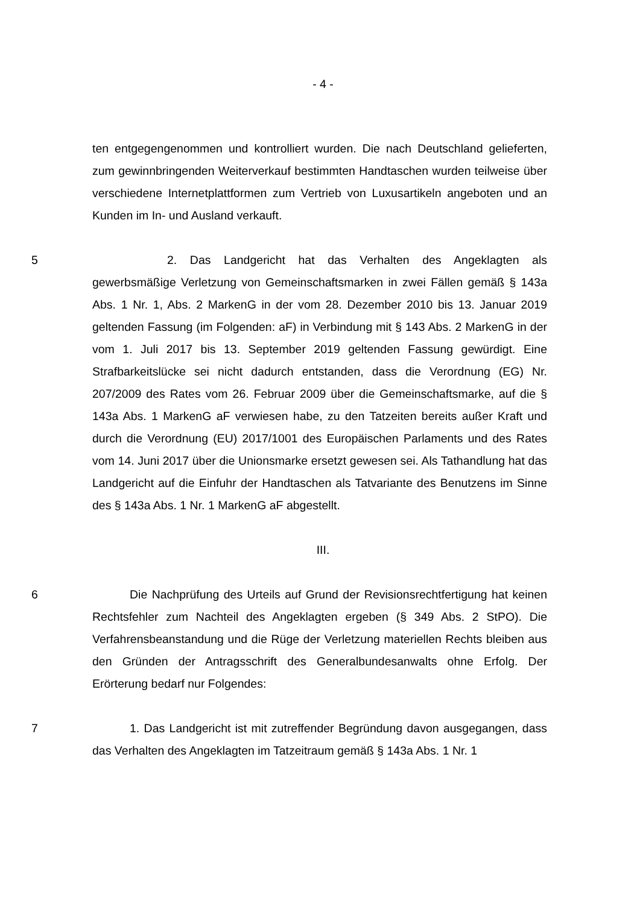- 4 -
ten entgegengenommen und kontrolliert wurden. Die nach Deutschland gelieferten, zum gewinnbringenden Weiterverkauf bestimmten Handtaschen wurden teilweise über verschiedene Internetplattformen zum Vertrieb von Luxusartikeln angeboten und an Kunden im In- und Ausland verkauft.
5 2. Das Landgericht hat das Verhalten des Angeklagten als gewerbsmäßige Verletzung von Gemeinschaftsmarken in zwei Fällen gemäß § 143a Abs. 1 Nr. 1, Abs. 2 MarkenG in der vom 28. Dezember 2010 bis 13. Januar 2019 geltenden Fassung (im Folgenden: aF) in Verbindung mit § 143 Abs. 2 MarkenG in der vom 1. Juli 2017 bis 13. September 2019 geltenden Fassung gewürdigt. Eine Strafbarkeitslücke sei nicht dadurch entstanden, dass die Verordnung (EG) Nr. 207/2009 des Rates vom 26. Februar 2009 über die Gemeinschaftsmarke, auf die § 143a Abs. 1 MarkenG aF verwiesen habe, zu den Tatzeiten bereits außer Kraft und durch die Verordnung (EU) 2017/1001 des Europäischen Parlaments und des Rates vom 14. Juni 2017 über die Unionsmarke ersetzt gewesen sei. Als Tathandlung hat das Landgericht auf die Einfuhr der Handtaschen als Tatvariante des Benutzens im Sinne des § 143a Abs. 1 Nr. 1 MarkenG aF abgestellt.
III.
6 Die Nachprüfung des Urteils auf Grund der Revisionsrechtfertigung hat keinen Rechtsfehler zum Nachteil des Angeklagten ergeben (§ 349 Abs. 2 StPO). Die Verfahrensbeanstandung und die Rüge der Verletzung materiellen Rechts bleiben aus den Gründen der Antragsschrift des Generalbundesanwalts ohne Erfolg. Der Erörterung bedarf nur Folgendes:
7 1. Das Landgericht ist mit zutreffender Begründung davon ausgegangen, dass das Verhalten des Angeklagten im Tatzeitraum gemäß § 143a Abs. 1 Nr. 1